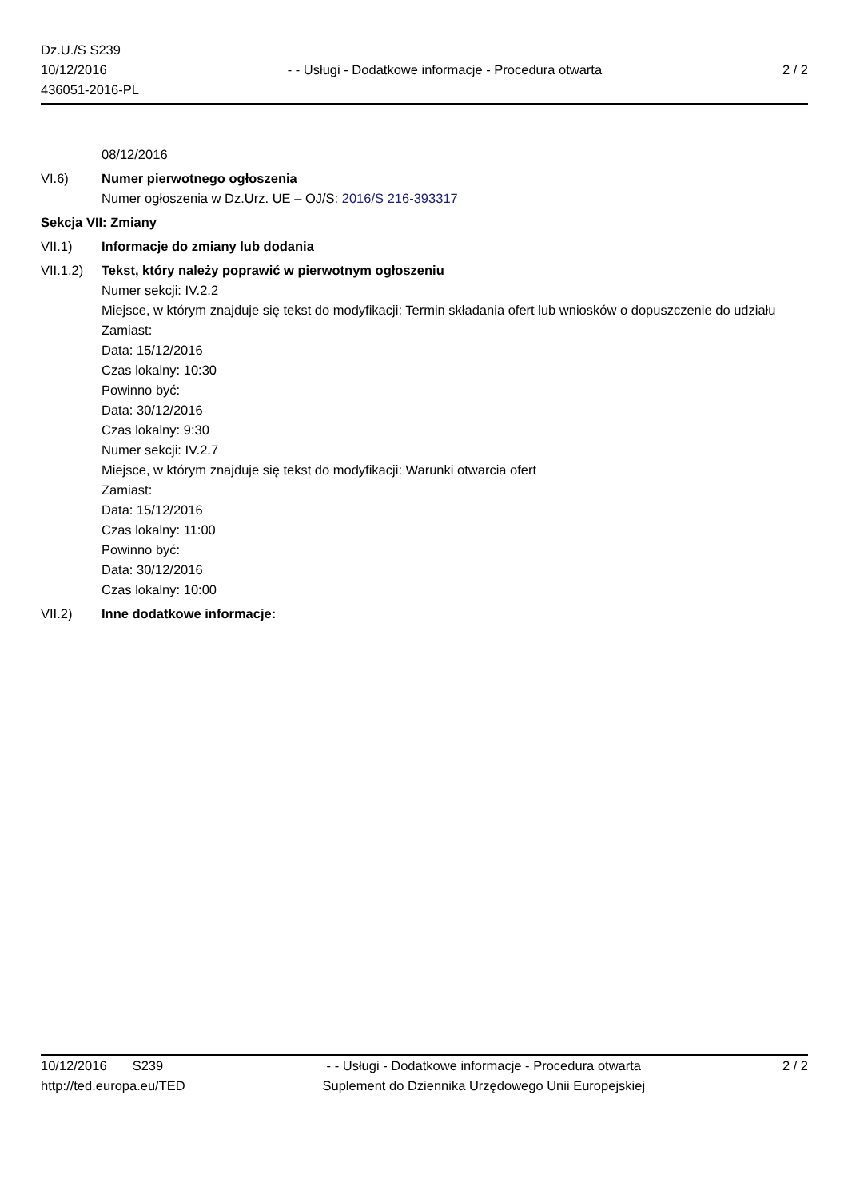Dz.U./S S239
10/12/2016
436051-2016-PL
- - Usługi - Dodatkowe informacje - Procedura otwarta
2 / 2
08/12/2016
VI.6) Numer pierwotnego ogłoszenia
Numer ogłoszenia w Dz.Urz. UE – OJ/S: 2016/S 216-393317
Sekcja VII: Zmiany
VII.1) Informacje do zmiany lub dodania
VII.1.2)
Tekst, który należy poprawić w pierwotnym ogłoszeniu
Numer sekcji: IV.2.2
Miejsce, w którym znajduje się tekst do modyfikacji: Termin składania ofert lub wniosków o dopuszczenie do udziału
Zamiast:
Data: 15/12/2016
Czas lokalny: 10:30
Powinno być:
Data: 30/12/2016
Czas lokalny: 9:30
Numer sekcji: IV.2.7
Miejsce, w którym znajduje się tekst do modyfikacji: Warunki otwarcia ofert
Zamiast:
Data: 15/12/2016
Czas lokalny: 11:00
Powinno być:
Data: 30/12/2016
Czas lokalny: 10:00
VII.2) Inne dodatkowe informacje:
10/12/2016 S239
http://ted.europa.eu/TED
- - Usługi - Dodatkowe informacje - Procedura otwarta
Suplement do Dziennika Urzędowego Unii Europejskiej
2 / 2